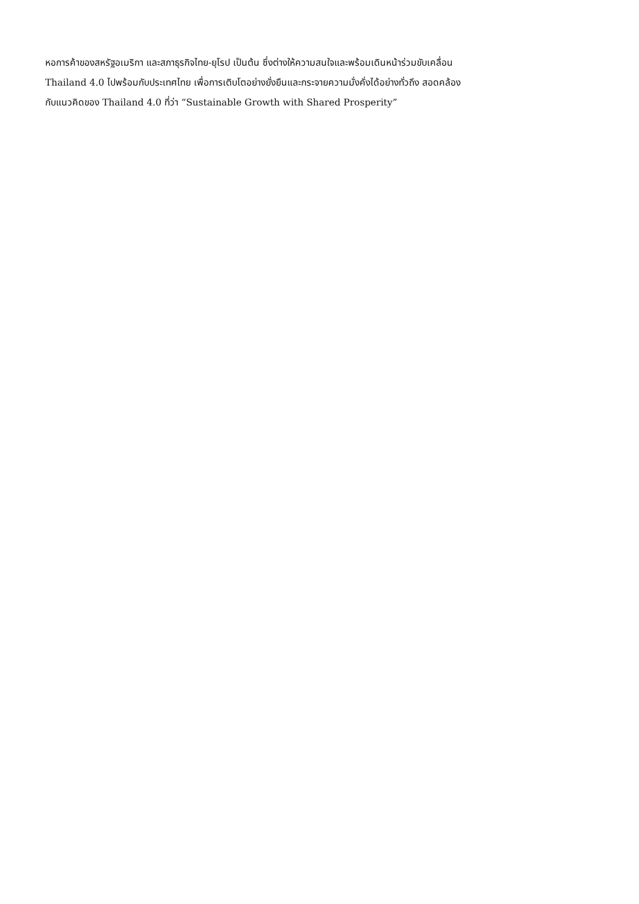หอการค้าของสหรัฐอเมริกา และสภาธุรกิจไทย-ยุโรป เป็นต้น ซึ่งต่างให้ความสนใจและพร้อมเดินหน้าร่วมขับเคลื่อน
Thailand 4.0 ไปพร้อมกับประเทศไทย เพื่อการเติบโตอย่างยั่งยืนและกระจายความมั่งคั่งได้อย่างทั่วถึง สอดคล้อง
กับแนวคิดของ Thailand 4.0 ที่ว่า “Sustainable Growth with Shared Prosperity”